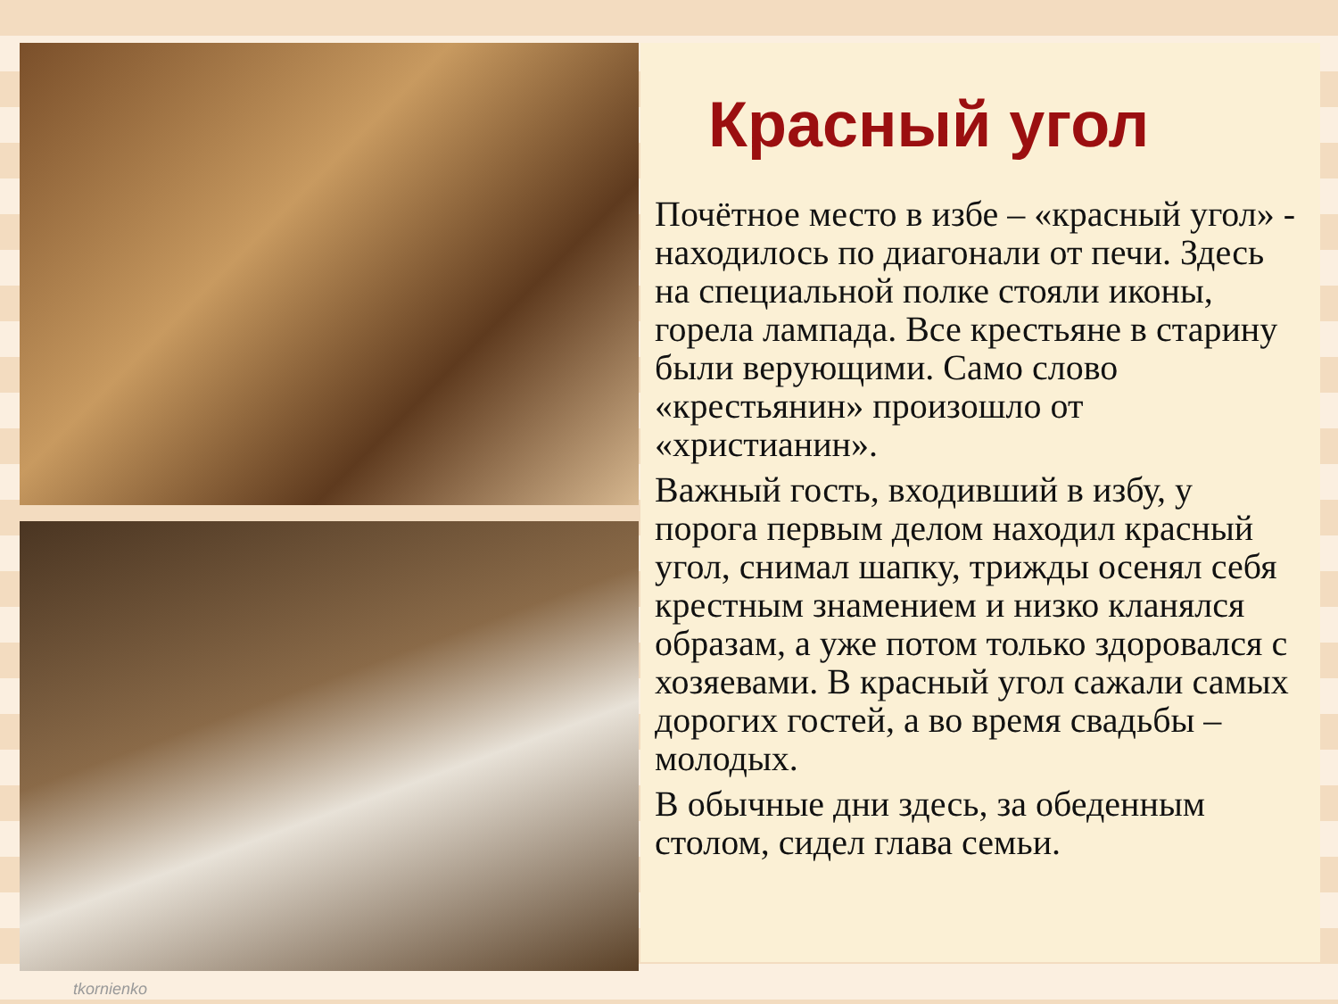tkornienko
Красный угол
Почётное место в избе – «красный угол» - находилось по диагонали от печи. Здесь на специальной полке стояли иконы, горела лампада. Все крестьяне в старину были верующими. Само слово «крестьянин» произошло от «христианин».
Важный гость, входивший в избу, у порога первым делом находил красный угол, снимал шапку, трижды осенял себя крестным знамением и низко кланялся образам, а уже потом только здоровался с хозяевами. В красный угол сажали самых дорогих гостей, а во время свадьбы – молодых.
В обычные дни здесь, за обеденным столом, сидел глава семьи.